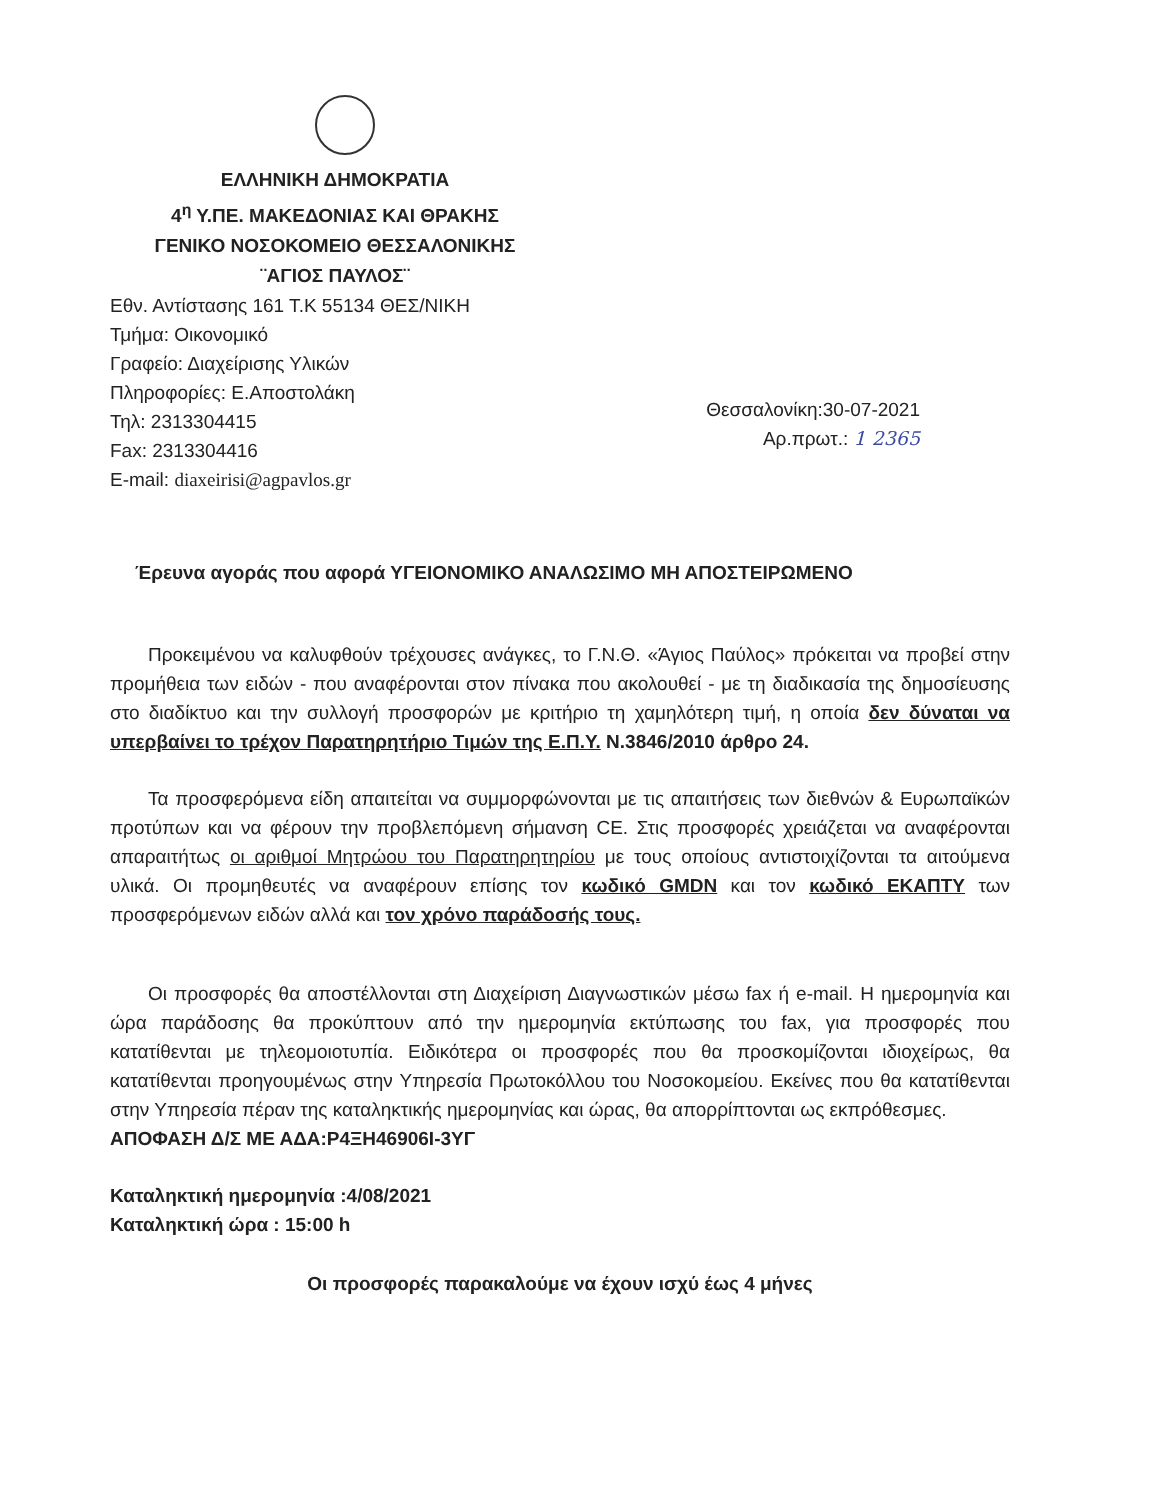ΕΛΛΗΝΙΚΗ ΔΗΜΟΚΡΑΤΙΑ
4<sup>η</sup> Υ.ΠΕ. ΜΑΚΕΔΟΝΙΑΣ ΚΑΙ ΘΡΑΚΗΣ
ΓΕΝΙΚΟ ΝΟΣΟΚΟΜΕΙΟ ΘΕΣΣΑΛΟΝΙΚΗΣ
¨ΑΓΙΟΣ ΠΑΥΛΟΣ¨
Εθν. Αντίστασης 161 Τ.Κ 55134 ΘΕΣ/ΝΙΚΗ
Τμήμα: Οικονομικό
Γραφείο: Διαχείρισης Υλικών
Πληροφορίες: Ε.Αποστολάκη
Τηλ: 2313304415
Fax: 2313304416
E-mail: diaxeirisi@agpavlos.gr
Θεσσαλονίκη:30-07-2021
Αρ.πρωτ.: 1 2365
Έρευνα αγοράς που αφορά ΥΓΕΙΟΝΟΜΙΚΟ ΑΝΑΛΩΣΙΜΟ ΜΗ ΑΠΟΣΤΕΙΡΩΜΕΝΟ
Προκειμένου να καλυφθούν τρέχουσες ανάγκες, το Γ.Ν.Θ. «Άγιος Παύλος» πρόκειται να προβεί στην προμήθεια των ειδών - που αναφέρονται στον πίνακα που ακολουθεί - με τη διαδικασία της δημοσίευσης στο διαδίκτυο και την συλλογή προσφορών με κριτήριο τη χαμηλότερη τιμή, η οποία δεν δύναται να υπερβαίνει το τρέχον Παρατηρητήριο Τιμών της Ε.Π.Υ. Ν.3846/2010 άρθρο 24.
Τα προσφερόμενα είδη απαιτείται να συμμορφώνονται με τις απαιτήσεις των διεθνών & Ευρωπαϊκών προτύπων και να φέρουν την προβλεπόμενη σήμανση CE. Στις προσφορές χρειάζεται να αναφέρονται απαραιτήτως οι αριθμοί Μητρώου του Παρατηρητηρίου με τους οποίους αντιστοιχίζονται τα αιτούμενα υλικά. Οι προμηθευτές να αναφέρουν επίσης τον κωδικό GMDN και τον κωδικό ΕΚΑΠΤΥ των προσφερόμενων ειδών αλλά και τον χρόνο παράδοσής τους.
Οι προσφορές θα αποστέλλονται στη Διαχείριση Διαγνωστικών μέσω fax ή e-mail. Η ημερομηνία και ώρα παράδοσης θα προκύπτουν από την ημερομηνία εκτύπωσης του fax, για προσφορές που κατατίθενται με τηλεομοιοτυπία. Ειδικότερα οι προσφορές που θα προσκομίζονται ιδιοχείρως, θα κατατίθενται προηγουμένως στην Υπηρεσία Πρωτοκόλλου του Νοσοκομείου. Εκείνες που θα κατατίθενται στην Υπηρεσία πέραν της καταληκτικής ημερομηνίας και ώρας, θα απορρίπτονται ως εκπρόθεσμες.
ΑΠΟΦΑΣΗ Δ/Σ ΜΕ ΑΔΑ:Ρ4ΞΗ46906Ι-3ΥΓ
Καταληκτική ημερομηνία :4/08/2021
Καταληκτική ώρα : 15:00 h
Οι προσφορές παρακαλούμε να έχουν ισχύ έως 4 μήνες